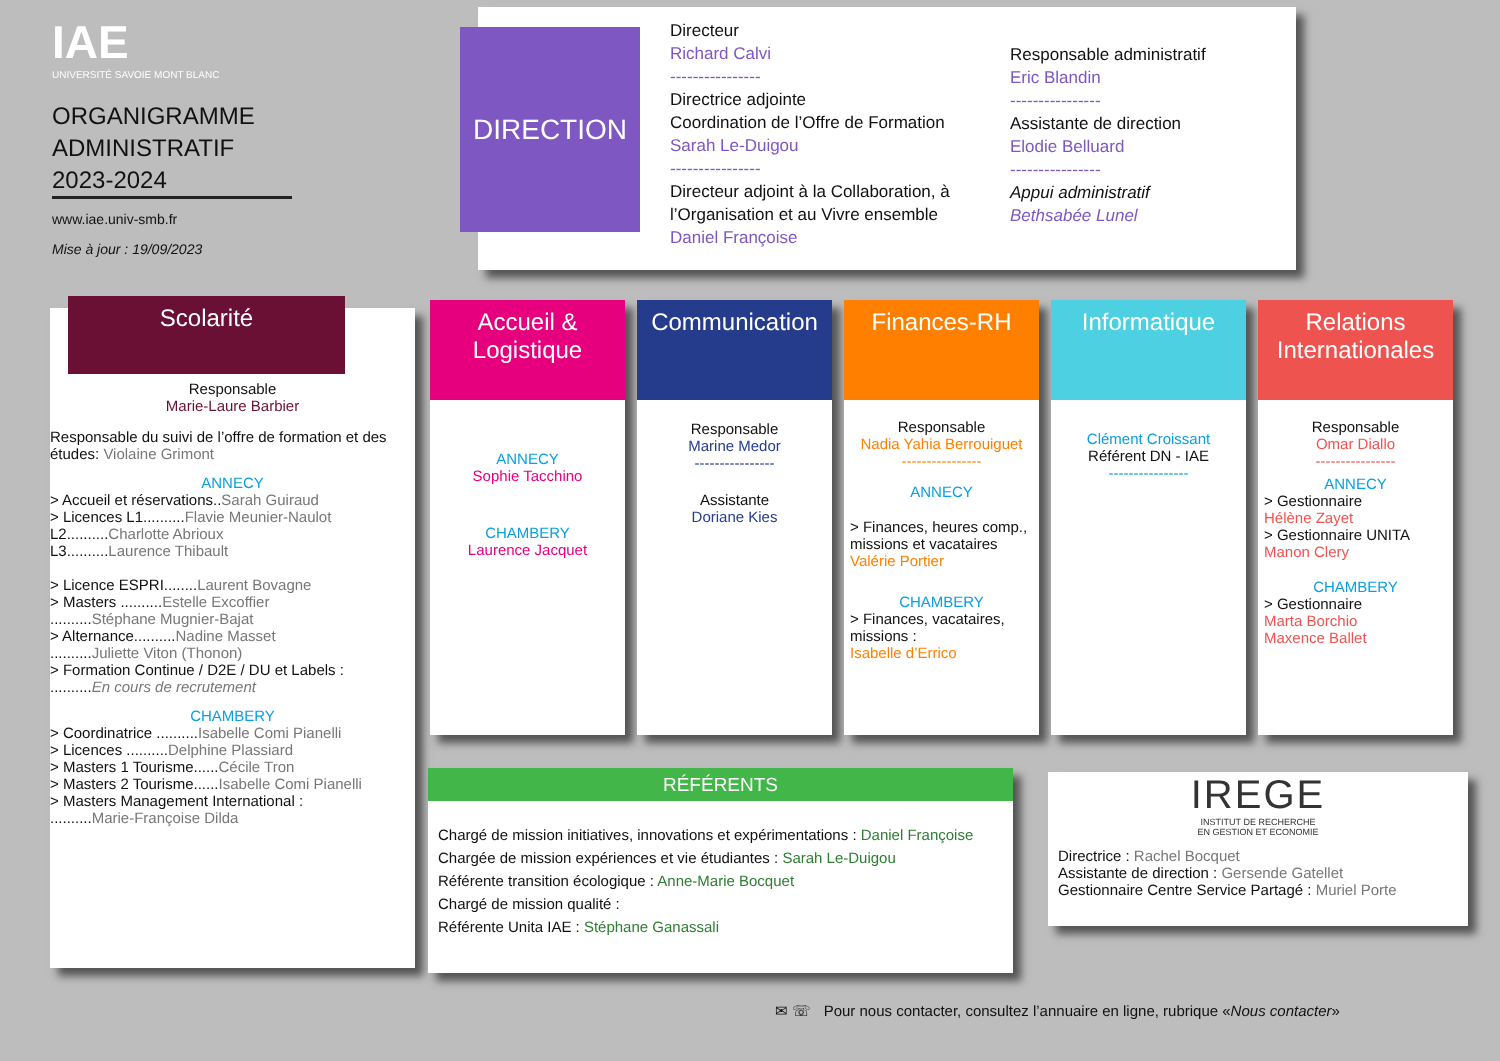IAE
UNIVERSITÉ SAVOIE MONT BLANC
ORGANIGRAMME
ADMINISTRATIF
2023-2024
www.iae.univ-smb.fr
Mise à jour : 19/09/2023
DIRECTION
Directeur
Richard Calvi
----------------
Directrice adjointe
Coordination de l’Offre de Formation
Sarah Le-Duigou
----------------
Directeur adjoint à la Collaboration, à l’Organisation et au Vivre ensemble
Daniel Françoise
Responsable administratif
Eric Blandin
----------------
Assistante de direction
Elodie Belluard
----------------
Appui administratif
Bethsabée Lunel
Scolarité
Responsable
Marie-Laure Barbier
Responsable du suivi de l’offre de formation et des études: Violaine Grimont
ANNECY
> Accueil et réservations..Sarah Guiraud
> Licences L1..........Flavie Meunier-Naulot
L2..........Charlotte Abrioux
L3..........Laurence Thibault
> Licence ESPRI........Laurent Bovagne
> Masters ..........Estelle Excoffier
..........Stéphane Mugnier-Bajat
> Alternance..........Nadine Masset
..........Juliette Viton (Thonon)
> Formation Continue / D2E / DU et Labels :
..........En cours de recrutement
CHAMBERY
> Coordinatrice ..........Isabelle Comi Pianelli
> Licences ..........Delphine Plassiard
> Masters 1 Tourisme......Cécile Tron
> Masters 2 Tourisme......Isabelle Comi Pianelli
> Masters Management International :
..........Marie-Françoise Dilda
Accueil & Logistique
ANNECY
Sophie Tacchino
CHAMBERY
Laurence Jacquet
Communication
Responsable
Marine Medor
----------------
Assistante
Doriane Kies
Finances-RH
Responsable
Nadia Yahia Berrouiguet
----------------
ANNECY
> Finances, heures comp., missions et vacataires
Valérie Portier
CHAMBERY
> Finances, vacataires, missions :
Isabelle d’Errico
Informatique
Clément Croissant
Référent DN - IAE
----------------
Relations Internationales
Responsable
Omar Diallo
----------------
ANNECY
> Gestionnaire
Hélène Zayet
> Gestionnaire UNITA
Manon Clery
CHAMBERY
> Gestionnaire
Marta Borchio
Maxence Ballet
RÉFÉRENTS
Chargé de mission initiatives, innovations et expérimentations : Daniel Françoise
Chargée de mission expériences et vie étudiantes : Sarah Le-Duigou
Référente transition écologique : Anne-Marie Bocquet
Chargé de mission qualité :
Référente Unita IAE : Stéphane Ganassali
IREGE
INSTITUT DE RECHERCHE
EN GESTION ET ECONOMIE
Directrice : Rachel Bocquet
Assistante de direction : Gersende Gatellet
Gestionnaire Centre Service Partagé : Muriel Porte
✉ ☏ Pour nous contacter, consultez l’annuaire en ligne, rubrique «Nous contacter»